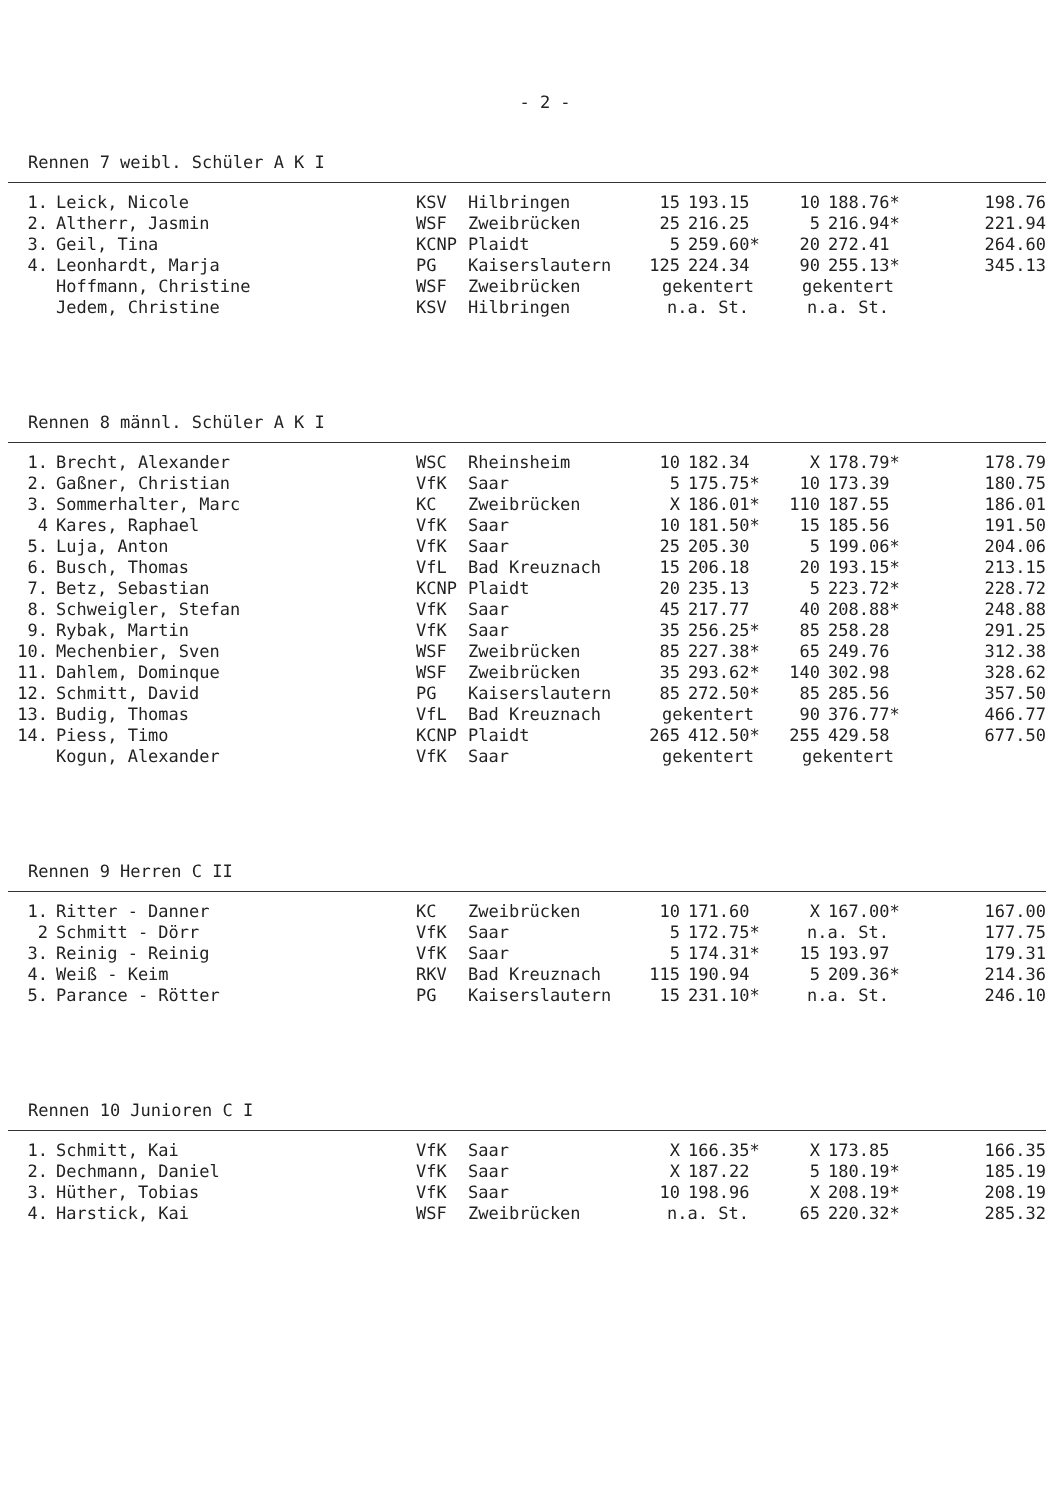- 2 -
Rennen 7 weibl. Schüler A K I
| 1. | Leick, Nicole | KSV | Hilbringen | 15 | 193.15 | 10 | 188.76* | 198.76 |
| 2. | Altherr, Jasmin | WSF | Zweibrücken | 25 | 216.25 | 5 | 216.94* | 221.94 |
| 3. | Geil, Tina | KCNP | Plaidt | 5 | 259.60* | 20 | 272.41 | 264.60 |
| 4. | Leonhardt, Marja | PG | Kaiserslautern | 125 | 224.34 | 90 | 255.13* | 345.13 |
| | Hoffmann, Christine | WSF | Zweibrücken | gekentert | | gekentert | | |
| | Jedem, Christine | KSV | Hilbringen | n.a. St. | | n.a. St. | | |
Rennen 8 männl. Schüler A K I
| 1. | Brecht, Alexander | WSC | Rheinsheim | 10 | 182.34 | X | 178.79* | 178.79 |
| 2. | Gaßner, Christian | VfK | Saar | 5 | 175.75* | 10 | 173.39 | 180.75 |
| 3. | Sommerhalter, Marc | KC | Zweibrücken | X | 186.01* | 110 | 187.55 | 186.01 |
| 4 | Kares, Raphael | VfK | Saar | 10 | 181.50* | 15 | 185.56 | 191.50 |
| 5. | Luja, Anton | VfK | Saar | 25 | 205.30 | 5 | 199.06* | 204.06 |
| 6. | Busch, Thomas | VfL | Bad Kreuznach | 15 | 206.18 | 20 | 193.15* | 213.15 |
| 7. | Betz, Sebastian | KCNP | Plaidt | 20 | 235.13 | 5 | 223.72* | 228.72 |
| 8. | Schweigler, Stefan | VfK | Saar | 45 | 217.77 | 40 | 208.88* | 248.88 |
| 9. | Rybak, Martin | VfK | Saar | 35 | 256.25* | 85 | 258.28 | 291.25 |
| 10. | Mechenbier, Sven | WSF | Zweibrücken | 85 | 227.38* | 65 | 249.76 | 312.38 |
| 11. | Dahlem, Dominque | WSF | Zweibrücken | 35 | 293.62* | 140 | 302.98 | 328.62 |
| 12. | Schmitt, David | PG | Kaiserslautern | 85 | 272.50* | 85 | 285.56 | 357.50 |
| 13. | Budig, Thomas | VfL | Bad Kreuznach | gekentert | | 90 | 376.77* | 466.77 |
| 14. | Piess, Timo | KCNP | Plaidt | 265 | 412.50* | 255 | 429.58 | 677.50 |
| | Kogun, Alexander | VfK | Saar | gekentert | | gekentert | | |
Rennen 9 Herren C II
| 1. | Ritter - Danner | KC | Zweibrücken | 10 | 171.60 | X | 167.00* | 167.00 |
| 2 | Schmitt - Dörr | VfK | Saar | 5 | 172.75* | n.a. St. | | 177.75 |
| 3. | Reinig - Reinig | VfK | Saar | 5 | 174.31* | 15 | 193.97 | 179.31 |
| 4. | Weiß - Keim | RKV | Bad Kreuznach | 115 | 190.94 | 5 | 209.36* | 214.36 |
| 5. | Parance - Rötter | PG | Kaiserslautern | 15 | 231.10* | n.a. St. | | 246.10 |
Rennen 10 Junioren C I
| 1. | Schmitt, Kai | VfK | Saar | X | 166.35* | X | 173.85 | 166.35 |
| 2. | Dechmann, Daniel | VfK | Saar | X | 187.22 | 5 | 180.19* | 185.19 |
| 3. | Hüther, Tobias | VfK | Saar | 10 | 198.96 | X | 208.19* | 208.19 |
| 4. | Harstick, Kai | WSF | Zweibrücken | n.a. St. | | 65 | 220.32* | 285.32 |